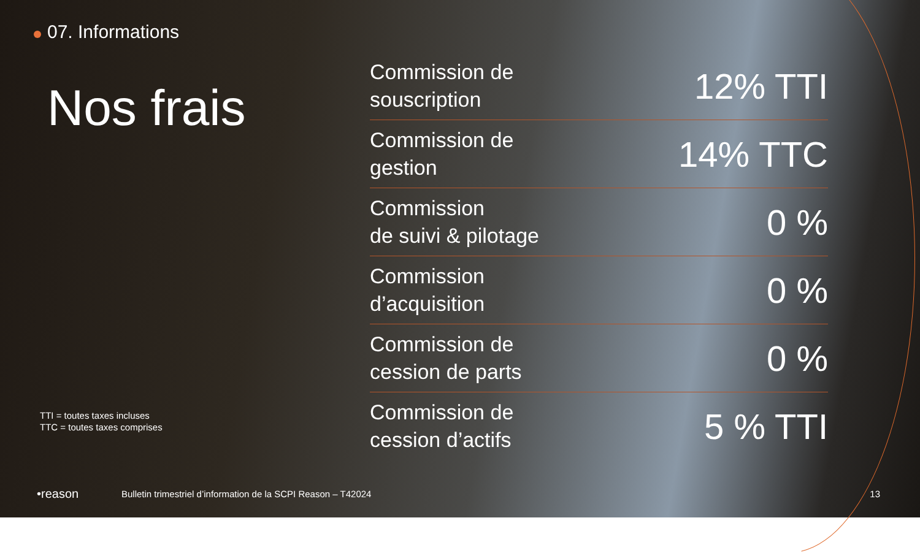07. Informations
Nos frais
TTI = toutes taxes incluses
TTC = toutes taxes comprises
| Commission de souscription | 12% TTI |
| Commission de gestion | 14% TTC |
| Commission de suivi & pilotage | 0 % |
| Commission d’acquisition | 0 % |
| Commission de cession de parts | 0 % |
| Commission de cession d’actifs | 5 % TTI |
•reason Bulletin trimestriel d’information de la SCPI Reason – T42024 13